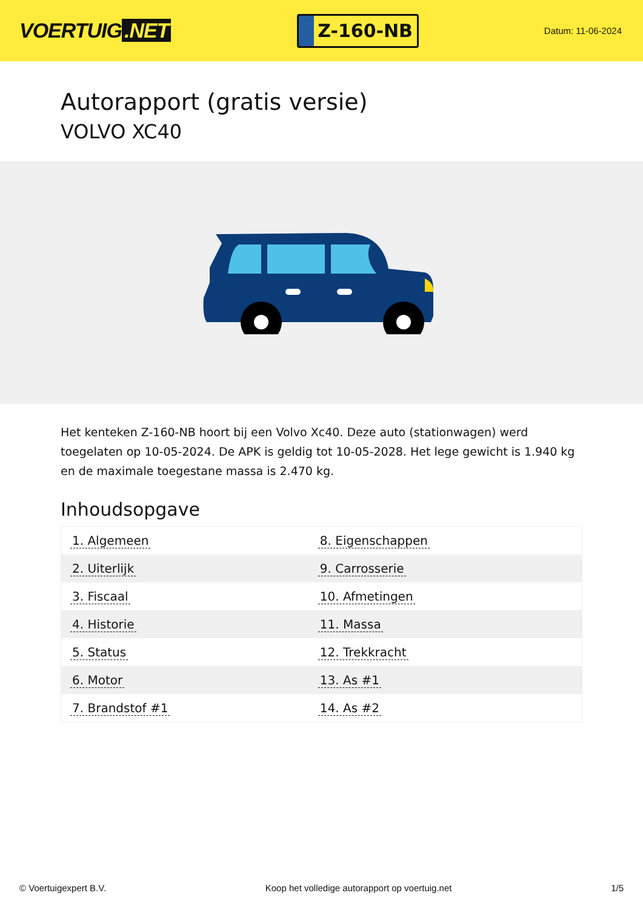VOERTUIG.NET
Z-160-NB
Datum: 11-06-2024
Autorapport (gratis versie)
VOLVO XC40
Het kenteken Z-160-NB hoort bij een Volvo Xc40. Deze auto (stationwagen) werd toegelaten op 10-05-2024. De APK is geldig tot 10-05-2028. Het lege gewicht is 1.940 kg en de maximale toegestane massa is 2.470 kg.
Inhoudsopgave
| 1. Algemeen | 8. Eigenschappen |
| 2. Uiterlijk | 9. Carrosserie |
| 3. Fiscaal | 10. Afmetingen |
| 4. Historie | 11. Massa |
| 5. Status | 12. Trekkracht |
| 6. Motor | 13. As #1 |
| 7. Brandstof #1 | 14. As #2 |
© Voertuigexpert B.V. Koop het volledige autorapport op voertuig.net
1/5